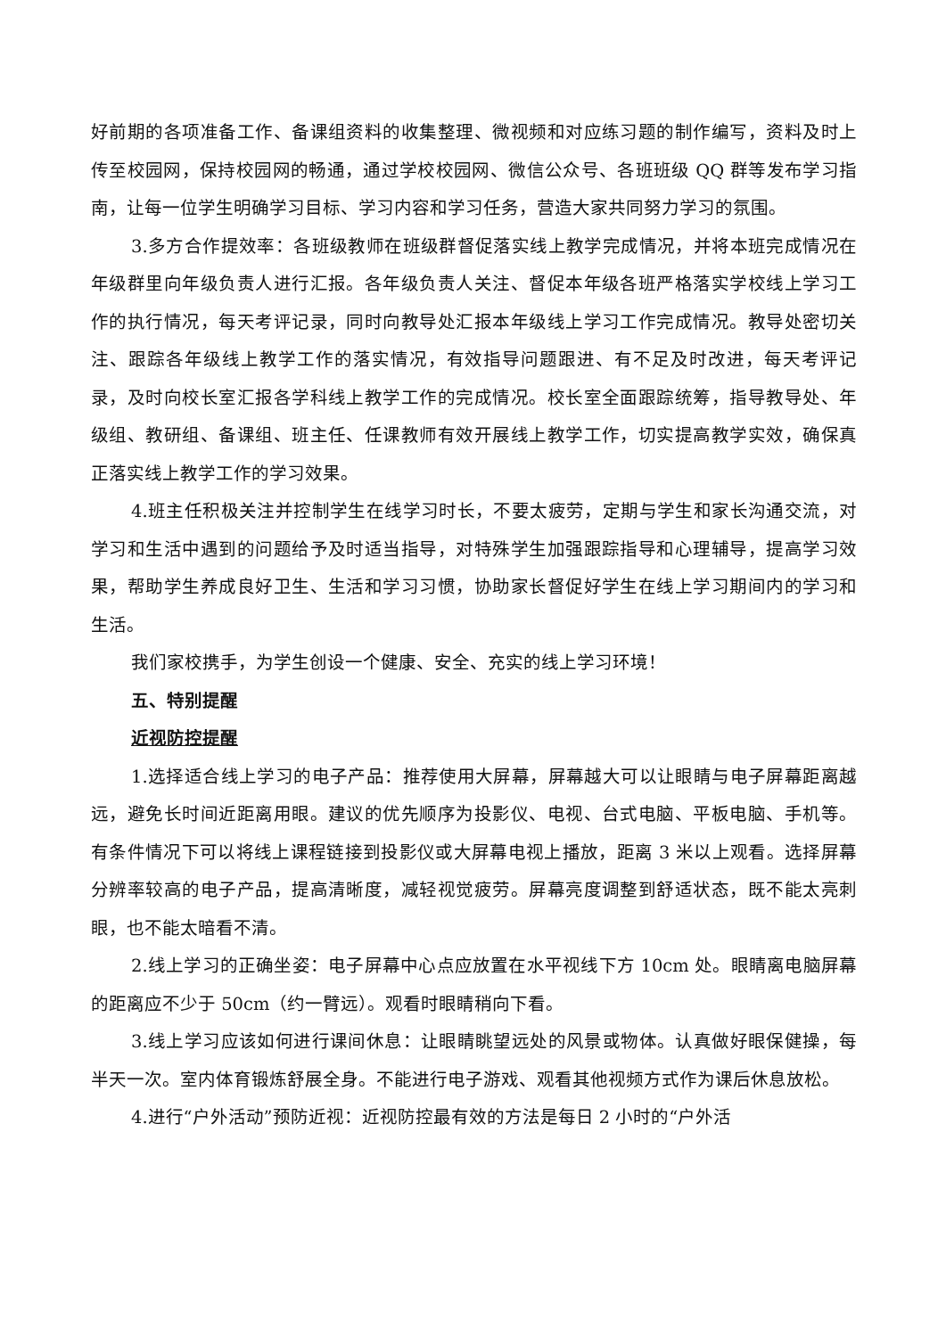好前期的各项准备工作、备课组资料的收集整理、微视频和对应练习题的制作编写，资料及时上传至校园网，保持校园网的畅通，通过学校校园网、微信公众号、各班班级 QQ 群等发布学习指南，让每一位学生明确学习目标、学习内容和学习任务，营造大家共同努力学习的氛围。
3.多方合作提效率：各班级教师在班级群督促落实线上教学完成情况，并将本班完成情况在年级群里向年级负责人进行汇报。各年级负责人关注、督促本年级各班严格落实学校线上学习工作的执行情况，每天考评记录，同时向教导处汇报本年级线上学习工作完成情况。教导处密切关注、跟踪各年级线上教学工作的落实情况，有效指导问题跟进、有不足及时改进，每天考评记录，及时向校长室汇报各学科线上教学工作的完成情况。校长室全面跟踪统筹，指导教导处、年级组、教研组、备课组、班主任、任课教师有效开展线上教学工作，切实提高教学实效，确保真正落实线上教学工作的学习效果。
4.班主任积极关注并控制学生在线学习时长，不要太疲劳，定期与学生和家长沟通交流，对学习和生活中遇到的问题给予及时适当指导，对特殊学生加强跟踪指导和心理辅导，提高学习效果，帮助学生养成良好卫生、生活和学习习惯，协助家长督促好学生在线上学习期间内的学习和生活。
我们家校携手，为学生创设一个健康、安全、充实的线上学习环境！
五、特别提醒
近视防控提醒
1.选择适合线上学习的电子产品：推荐使用大屏幕，屏幕越大可以让眼睛与电子屏幕距离越远，避免长时间近距离用眼。建议的优先顺序为投影仪、电视、台式电脑、平板电脑、手机等。有条件情况下可以将线上课程链接到投影仪或大屏幕电视上播放，距离 3 米以上观看。选择屏幕分辨率较高的电子产品，提高清晰度，减轻视觉疲劳。屏幕亮度调整到舒适状态，既不能太亮刺眼，也不能太暗看不清。
2.线上学习的正确坐姿：电子屏幕中心点应放置在水平视线下方 10cm 处。眼睛离电脑屏幕的距离应不少于 50cm（约一臂远）。观看时眼睛稍向下看。
3.线上学习应该如何进行课间休息：让眼睛眺望远处的风景或物体。认真做好眼保健操，每半天一次。室内体育锻炼舒展全身。不能进行电子游戏、观看其他视频方式作为课后休息放松。
4.进行“户外活动”预防近视：近视防控最有效的方法是每日 2 小时的“户外活